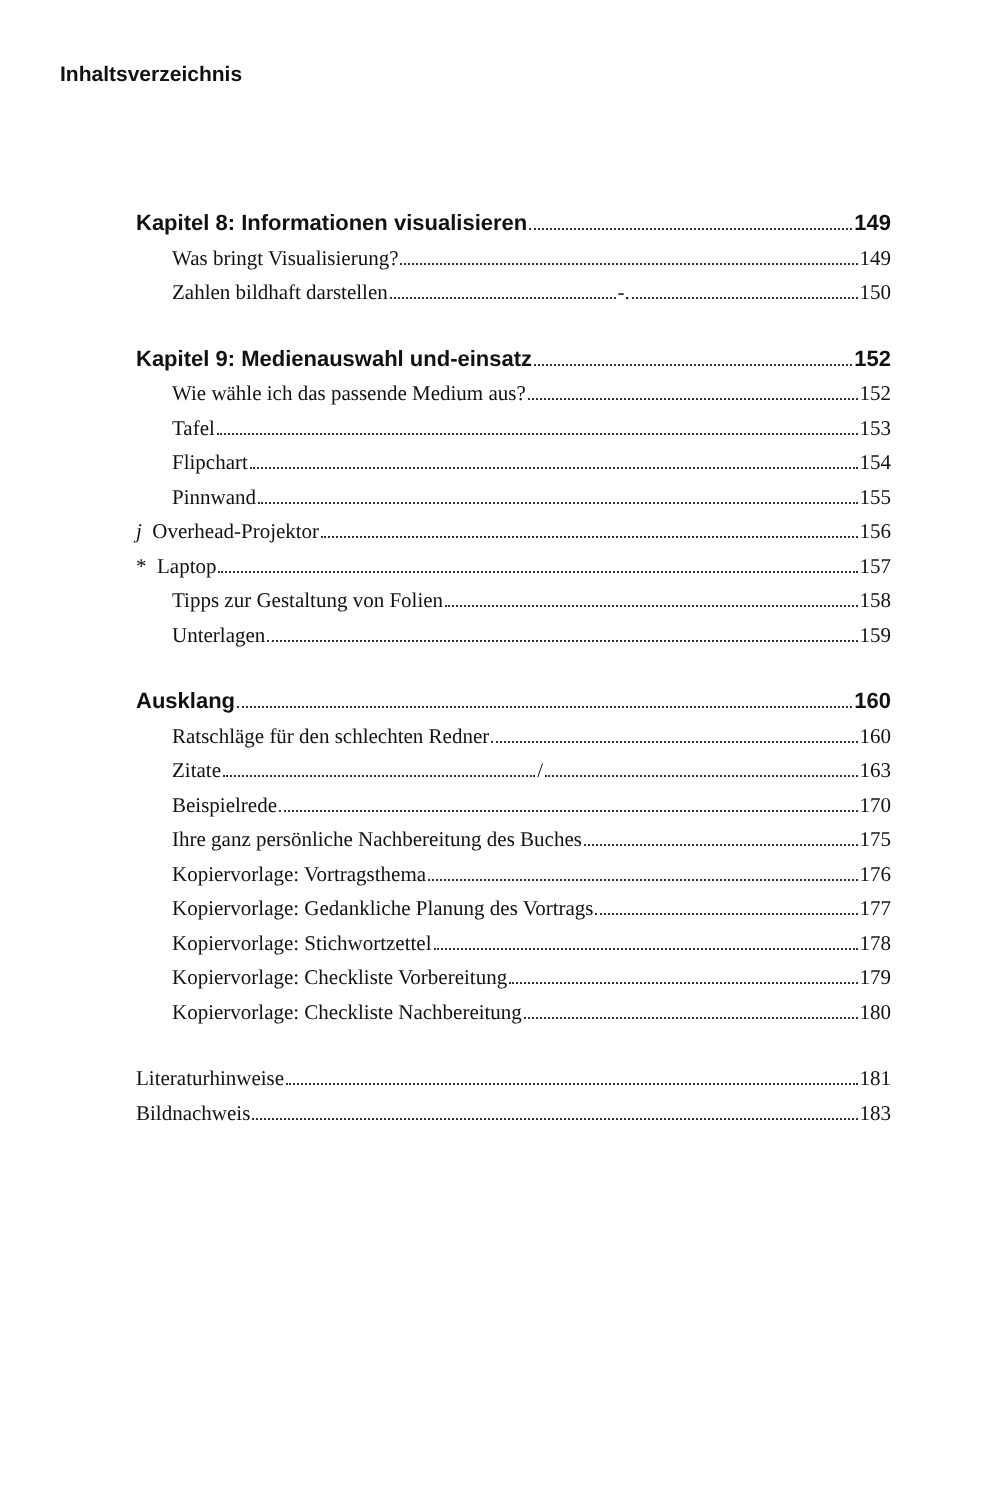Inhaltsverzeichnis
Kapitel 8: Informationen visualisieren 149
Was bringt Visualisierung? 149
Zahlen bildhaft darstellen -. 150
Kapitel 9: Medienauswahl und-einsatz 152
Wie wähle ich das passende Medium aus? 152
Tafel 153
Flipchart 154
Pinnwand 155
j Overhead-Projektor 156
* Laptop 157
Tipps zur Gestaltung von Folien 158
Unterlagen 159
Ausklang 160
Ratschläge für den schlechten Redner 160
Zitate / 163
Beispielrede 170
Ihre ganz persönliche Nachbereitung des Buches 175
Kopiervorlage: Vortragsthema 176
Kopiervorlage: Gedankliche Planung des Vortrags 177
Kopiervorlage: Stichwortzettel 178
Kopiervorlage: Checkliste Vorbereitung 179
Kopiervorlage: Checkliste Nachbereitung 180
Literaturhinweise 181
Bildnachweis 183